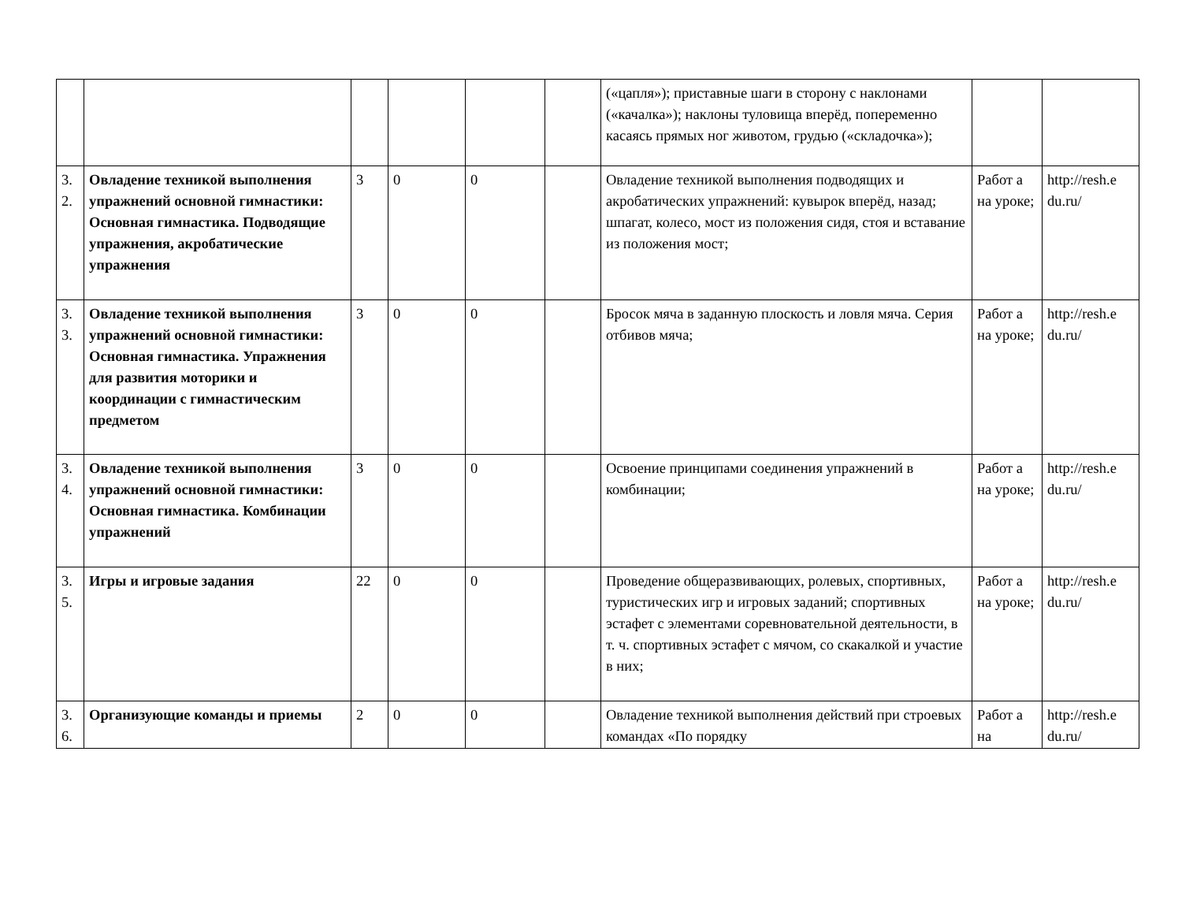| | | | | | | («цапля»); приставные шаги в сторону с наклонами («качалка»); наклоны туловища вперёд, попеременно касаясь прямых ног животом, грудью («складочка»); | | |
| 3. 2. | Овладение техникой выполнения упражнений основной гимнастики: Основная гимнастика. Подводящие упражнения, акробатические упражнения | 3 | 0 | 0 | | Овладение техникой выполнения подводящих и акробатических упражнений: кувырок вперёд, назад; шпагат, колесо, мост из положения сидя, стоя и вставание из положения мост; | Работ а на уроке; | http://resh.e du.ru/ |
| 3. 3. | Овладение техникой выполнения упражнений основной гимнастики: Основная гимнастика. Упражнения для развития моторики и координации с гимнастическим предметом | 3 | 0 | 0 | | Бросок мяча в заданную плоскость и ловля мяча. Серия отбивов мяча; | Работ а на уроке; | http://resh.e du.ru/ |
| 3. 4. | Овладение техникой выполнения упражнений основной гимнастики: Основная гимнастика. Комбинации упражнений | 3 | 0 | 0 | | Освоение принципами соединения упражнений в комбинации; | Работ а на уроке; | http://resh.e du.ru/ |
| 3. 5. | Игры и игровые задания | 22 | 0 | 0 | | Проведение общеразвивающих, ролевых, спортивных, туристических игр и игровых заданий; спортивных эстафет с элементами соревновательной деятельности, в т. ч. спортивных эстафет с мячом, со скакалкой и участие в них; | Работ а на уроке; | http://resh.e du.ru/ |
| 3. 6. | Организующие команды и приемы | 2 | 0 | 0 | | Овладение техникой выполнения действий при строевых командах «По порядку | Работ а на | http://resh.e du.ru/ |